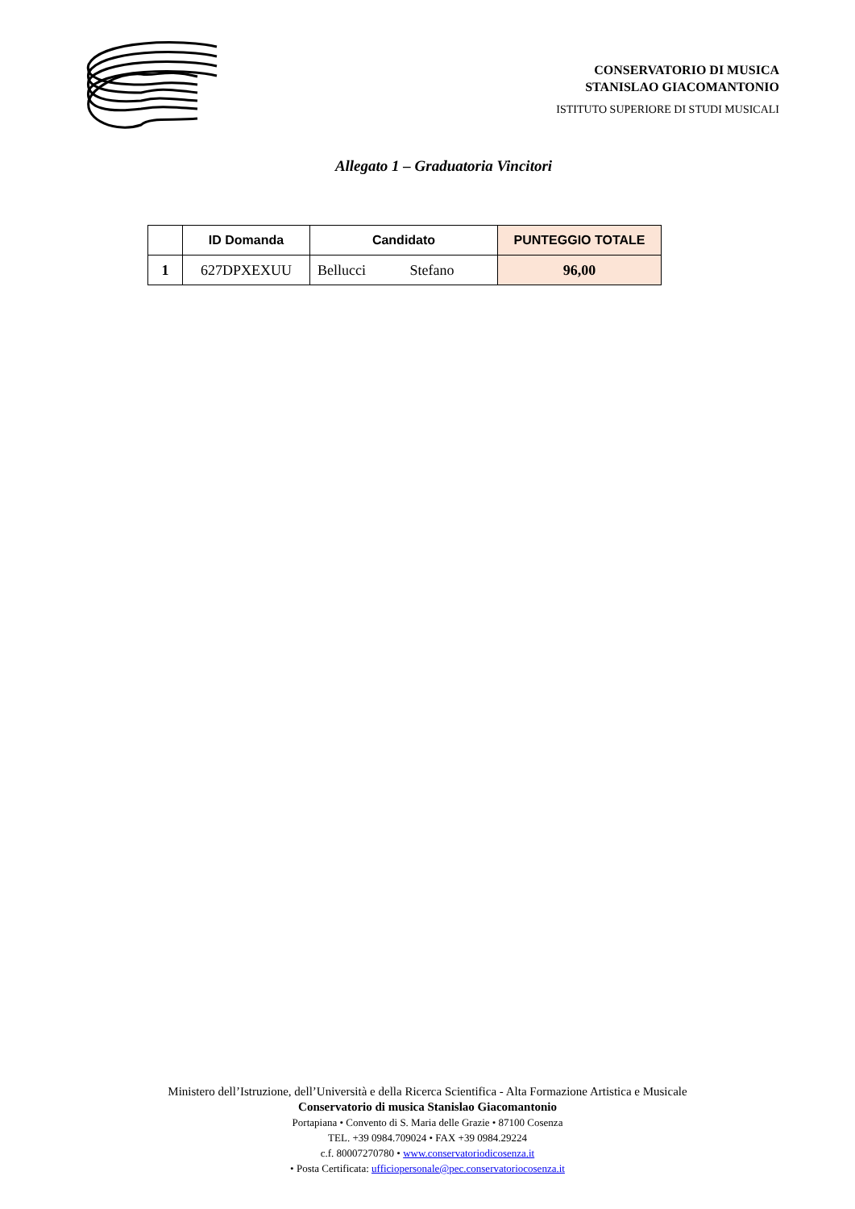CONSERVATORIO DI MUSICA
STANISLAO GIACOMANTONIO
ISTITUTO SUPERIORE DI STUDI MUSICALI
Allegato 1 – Graduatoria Vincitori
| | ID Domanda | Candidato | PUNTEGGIO TOTALE |
| --- | --- | --- | --- |
| 1 | 627DPXEXUU | Bellucci Stefano | 96,00 |
Ministero dell’Istruzione, dell’Università e della Ricerca Scientifica - Alta Formazione Artistica e Musicale
Conservatorio di musica Stanislao Giacomantonio
Portapiana • Convento di S. Maria delle Grazie • 87100 Cosenza
TEL. +39 0984.709024 • FAX +39 0984.29224
c.f. 80007270780 • www.conservatoriodicosenza.it
• Posta Certificata: ufficiopersonale@pec.conservatoriocosenza.it